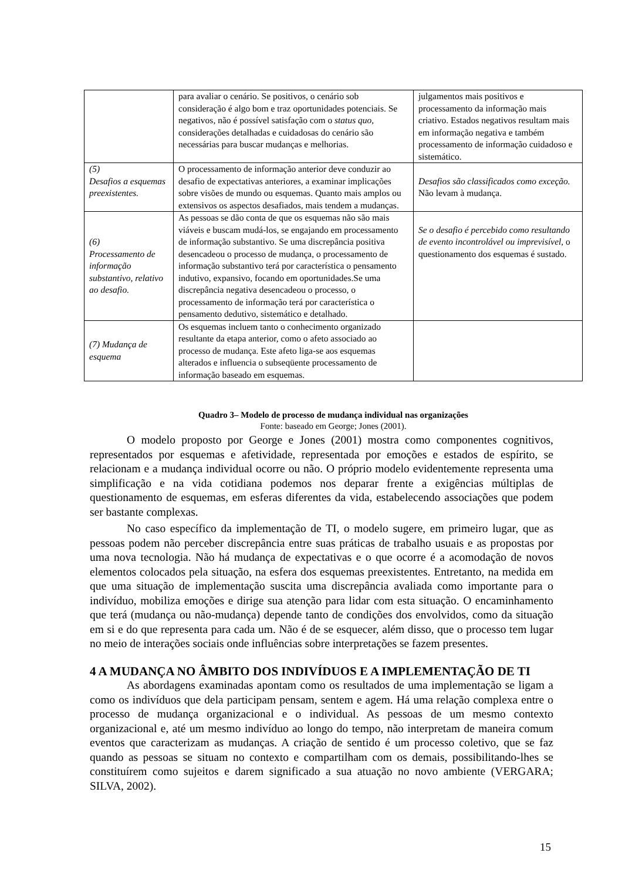| | para avaliar o cenário. Se positivos, o cenário sob consideração é algo bom e traz oportunidades potenciais. Se negativos, não é possível satisfação com o status quo, considerações detalhadas e cuidadosas do cenário são necessárias para buscar mudanças e melhorias. | julgamentos mais positivos e processamento da informação mais criativo. Estados negativos resultam mais em informação negativa e também processamento de informação cuidadoso e sistemático. |
| (5) Desafios a esquemas preexistentes. | O processamento de informação anterior deve conduzir ao desafio de expectativas anteriores, a examinar implicações sobre visões de mundo ou esquemas. Quanto mais amplos ou extensivos os aspectos desafiados, mais tendem a mudanças. | Desafios são classificados como exceção. Não levam à mudança. |
| (6) Processamento de informação substantivo, relativo ao desafio. | As pessoas se dão conta de que os esquemas não são mais viáveis e buscam mudá-los, se engajando em processamento de informação substantivo. Se uma discrepância positiva desencadeou o processo de mudança, o processamento de informação substantivo terá por característica o pensamento indutivo, expansivo, focando em oportunidades.Se uma discrepância negativa desencadeou o processo, o processamento de informação terá por característica o pensamento dedutivo, sistemático e detalhado. | Se o desafio é percebido como resultando de evento incontrolável ou imprevisível , o questionamento dos esquemas é sustado. |
| (7) Mudança de esquema | Os esquemas incluem tanto o conhecimento organizado resultante da etapa anterior, como o afeto associado ao processo de mudança. Este afeto liga-se aos esquemas alterados e influencia o subseqüente processamento de informação baseado em esquemas. | |
Quadro 3– Modelo de processo de mudança individual nas organizações
Fonte: baseado em George; Jones (2001).
O modelo proposto por George e Jones (2001) mostra como componentes cognitivos, representados por esquemas e afetividade, representada por emoções e estados de espírito, se relacionam e a mudança individual ocorre ou não. O próprio modelo evidentemente representa uma simplificação e na vida cotidiana podemos nos deparar frente a exigências múltiplas de questionamento de esquemas, em esferas diferentes da vida, estabelecendo associações que podem ser bastante complexas.
No caso específico da implementação de TI, o modelo sugere, em primeiro lugar, que as pessoas podem não perceber discrepância entre suas práticas de trabalho usuais e as propostas por uma nova tecnologia. Não há mudança de expectativas e o que ocorre é a acomodação de novos elementos colocados pela situação, na esfera dos esquemas preexistentes. Entretanto, na medida em que uma situação de implementação suscita uma discrepância avaliada como importante para o indivíduo, mobiliza emoções e dirige sua atenção para lidar com esta situação. O encaminhamento que terá (mudança ou não-mudança) depende tanto de condições dos envolvidos, como da situação em si e do que representa para cada um. Não é de se esquecer, além disso, que o processo tem lugar no meio de interações sociais onde influências sobre interpretações se fazem presentes.
4 A MUDANÇA NO ÂMBITO DOS INDIVÍDUOS E A IMPLEMENTAÇÃO DE TI
As abordagens examinadas apontam como os resultados de uma implementação se ligam a como os indivíduos que dela participam pensam, sentem e agem. Há uma relação complexa entre o processo de mudança organizacional e o individual. As pessoas de um mesmo contexto organizacional e, até um mesmo indivíduo ao longo do tempo, não interpretam de maneira comum eventos que caracterizam as mudanças. A criação de sentido é um processo coletivo, que se faz quando as pessoas se situam no contexto e compartilham com os demais, possibilitando-lhes se constituírem como sujeitos e darem significado a sua atuação no novo ambiente (VERGARA; SILVA, 2002).
15